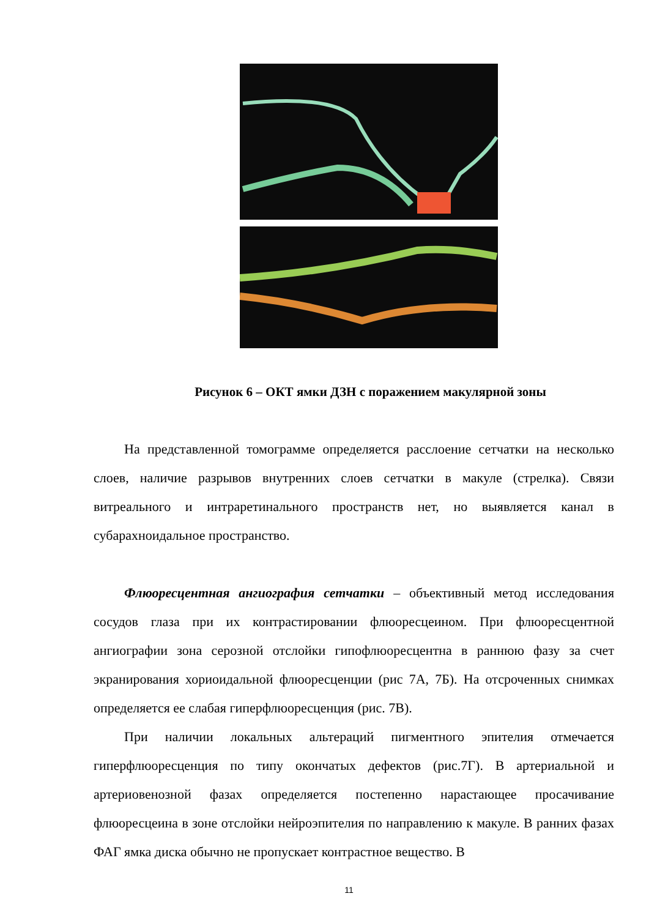Рисунок 6 – ОКТ ямки ДЗН с поражением макулярной зоны
На представленной томограмме определяется расслоение сетчатки на несколько слоев, наличие разрывов внутренних слоев сетчатки в макуле (стрелка). Связи витреального и интраретинального пространств нет, но выявляется канал в субарахноидальное пространство.
Флюоресцентная ангиография сетчатки – объективный метод исследования сосудов глаза при их контрастировании флюоресцеином. При флюоресцентной ангиографии зона серозной отслойки гипофлюоресцентна в раннюю фазу за счет экранирования хориоидальной флюоресценции (рис 7А, 7Б). На отсроченных снимках определяется ее слабая гиперфлюоресценция (рис. 7В).
При наличии локальных альтераций пигментного эпителия отмечается гиперфлюоресценция по типу окончатых дефектов (рис.7Г). В артериальной и артериовенозной фазах определяется постепенно нарастающее просачивание флюоресцеина в зоне отслойки нейроэпителия по направлению к макуле. В ранних фазах ФАГ ямка диска обычно не пропускает контрастное вещество. В
11